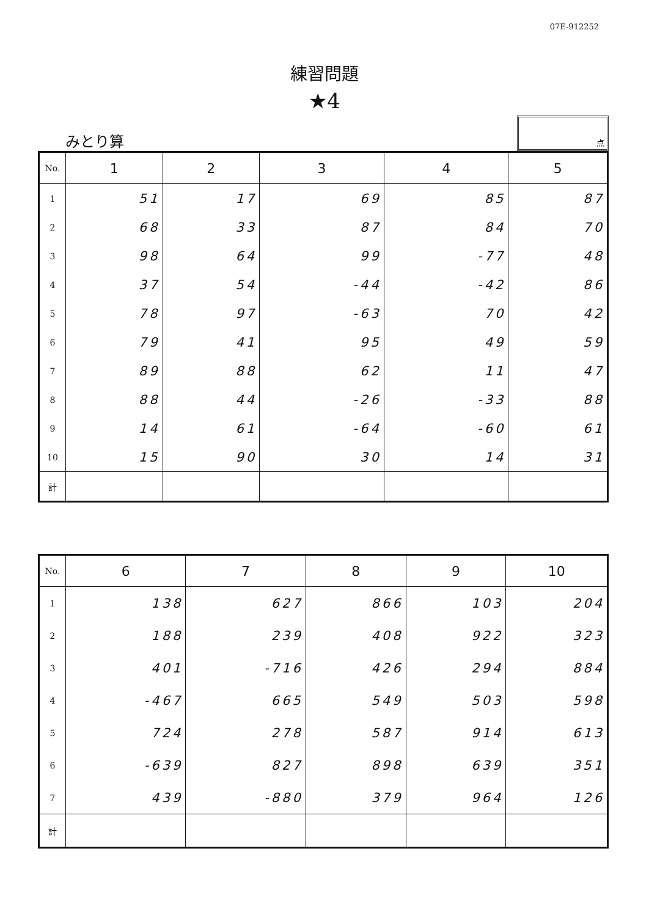07E-912252
練習問題
★4
みとり算
点
| No. | 1 | 2 | 3 | 4 | 5 |
| --- | --- | --- | --- | --- | --- |
| 1 | 51 | 17 | 69 | 85 | 87 |
| 2 | 68 | 33 | 87 | 84 | 70 |
| 3 | 98 | 64 | 99 | -77 | 48 |
| 4 | 37 | 54 | -44 | -42 | 86 |
| 5 | 78 | 97 | -63 | 70 | 42 |
| 6 | 79 | 41 | 95 | 49 | 59 |
| 7 | 89 | 88 | 62 | 11 | 47 |
| 8 | 88 | 44 | -26 | -33 | 88 |
| 9 | 14 | 61 | -64 | -60 | 61 |
| 10 | 15 | 90 | 30 | 14 | 31 |
| 計 | | | | | |
| No. | 6 | 7 | 8 | 9 | 10 |
| --- | --- | --- | --- | --- | --- |
| 1 | 138 | 627 | 866 | 103 | 204 |
| 2 | 188 | 239 | 408 | 922 | 323 |
| 3 | 401 | -716 | 426 | 294 | 884 |
| 4 | -467 | 665 | 549 | 503 | 598 |
| 5 | 724 | 278 | 587 | 914 | 613 |
| 6 | -639 | 827 | 898 | 639 | 351 |
| 7 | 439 | -880 | 379 | 964 | 126 |
| 計 | | | | | |